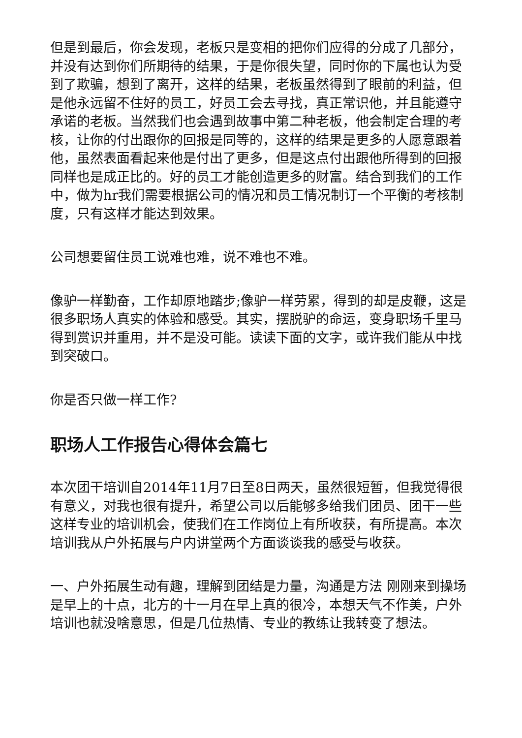但是到最后，你会发现，老板只是变相的把你们应得的分成了几部分，并没有达到你们所期待的结果，于是你很失望，同时你的下属也认为受到了欺骗，想到了离开，这样的结果，老板虽然得到了眼前的利益，但是他永远留不住好的员工，好员工会去寻找，真正常识他，并且能遵守承诺的老板。当然我们也会遇到故事中第二种老板，他会制定合理的考核，让你的付出跟你的回报是同等的，这样的结果是更多的人愿意跟着他，虽然表面看起来他是付出了更多，但是这点付出跟他所得到的回报同样也是成正比的。好的员工才能创造更多的财富。结合到我们的工作中，做为hr我们需要根据公司的情况和员工情况制订一个平衡的考核制度，只有这样才能达到效果。
公司想要留住员工说难也难，说不难也不难。
像驴一样勤奋，工作却原地踏步;像驴一样劳累，得到的却是皮鞭，这是很多职场人真实的体验和感受。其实，摆脱驴的命运，变身职场千里马得到赏识并重用，并不是没可能。读读下面的文字，或许我们能从中找到突破口。
你是否只做一样工作?
职场人工作报告心得体会篇七
本次团干培训自2014年11月7日至8日两天，虽然很短暂，但我觉得很有意义，对我也很有提升，希望公司以后能够多给我们团员、团干一些这样专业的培训机会，使我们在工作岗位上有所收获，有所提高。本次培训我从户外拓展与户内讲堂两个方面谈谈我的感受与收获。
一、户外拓展生动有趣，理解到团结是力量，沟通是方法 刚刚来到操场是早上的十点，北方的十一月在早上真的很冷，本想天气不作美，户外培训也就没啥意思，但是几位热情、专业的教练让我转变了想法。